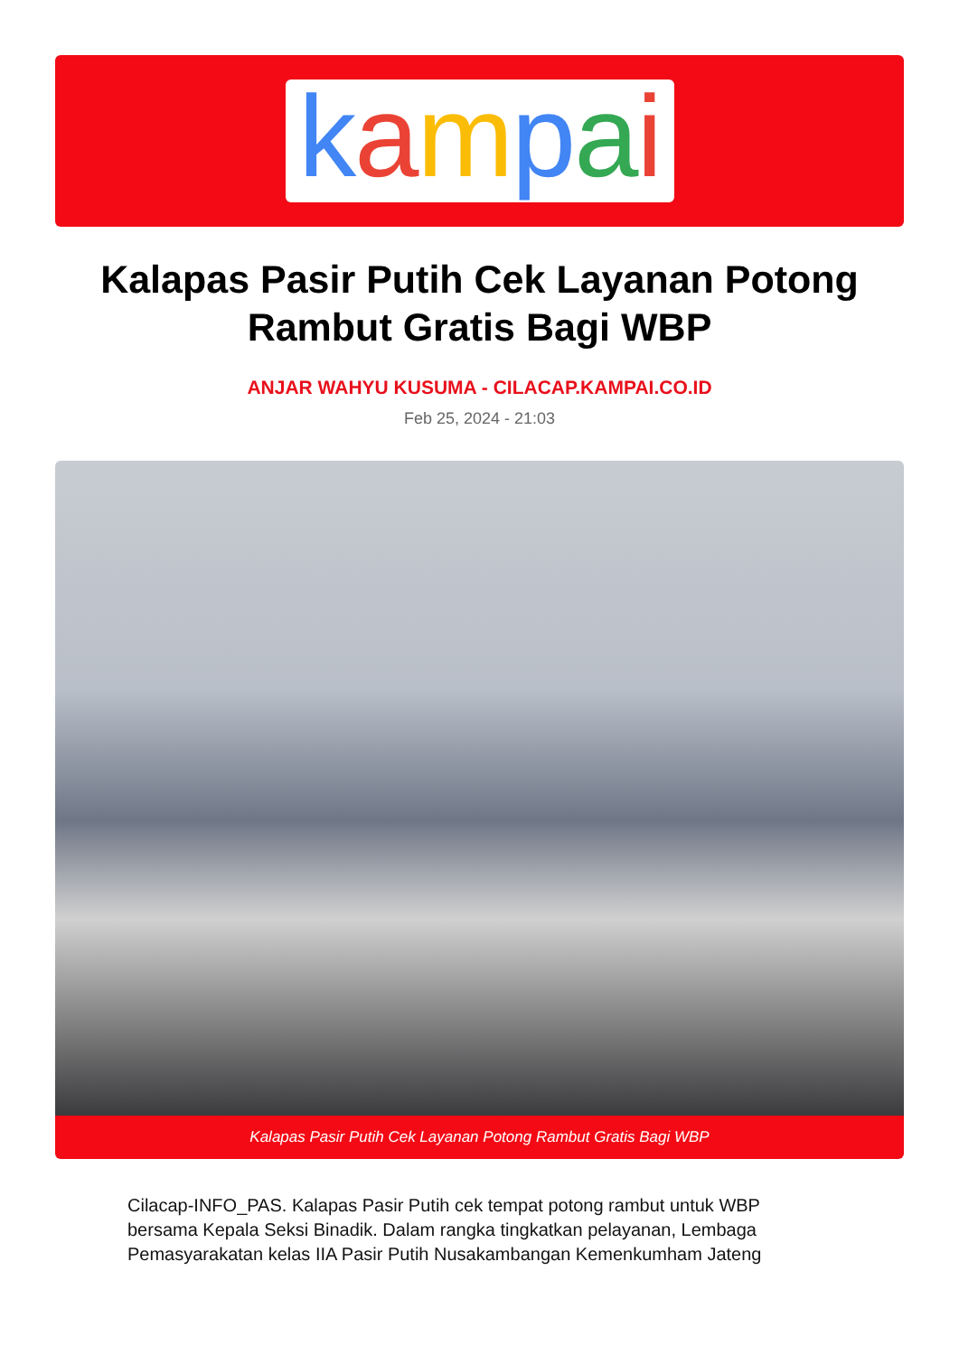kampai
Kalapas Pasir Putih Cek Layanan Potong Rambut Gratis Bagi WBP
ANJAR WAHYU KUSUMA - CILACAP.KAMPAI.CO.ID
Feb 25, 2024 - 21:03
Kalapas Pasir Putih Cek Layanan Potong Rambut Gratis Bagi WBP
Cilacap-INFO_PAS. Kalapas Pasir Putih cek tempat potong rambut untuk WBP bersama Kepala Seksi Binadik. Dalam rangka tingkatkan pelayanan, Lembaga Pemasyarakatan kelas IIA Pasir Putih Nusakambangan Kemenkumham Jateng